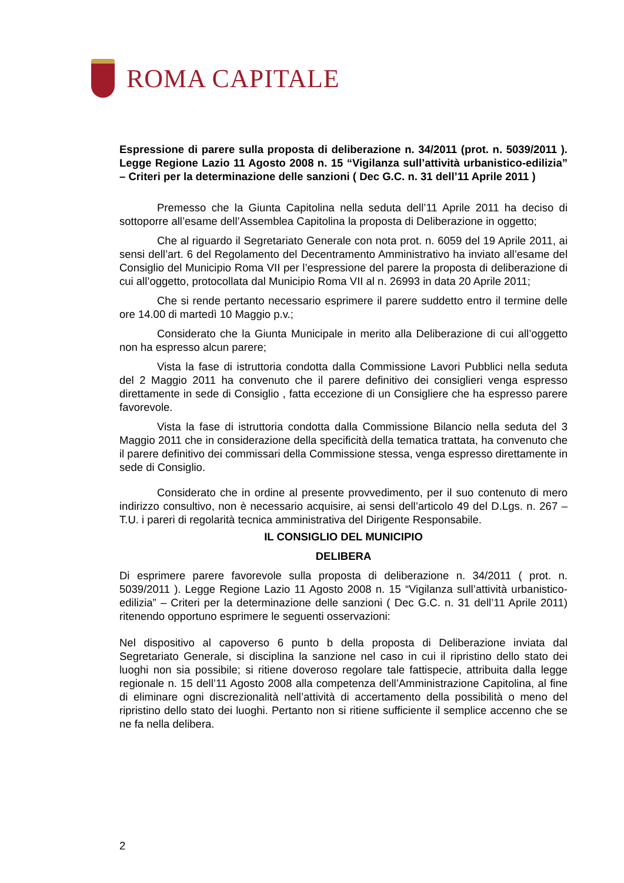ROMA CAPITALE
Espressione di parere sulla proposta di deliberazione n. 34/2011 (prot. n. 5039/2011 ). Legge Regione Lazio 11 Agosto 2008 n. 15 “Vigilanza sull’attività urbanistico-edilizia” – Criteri per la determinazione delle sanzioni ( Dec G.C. n. 31 dell’11 Aprile 2011 )
Premesso che la Giunta Capitolina nella seduta dell’11 Aprile 2011 ha deciso di sottoporre all’esame dell’Assemblea Capitolina la proposta di Deliberazione in oggetto;
Che al riguardo il Segretariato Generale con nota prot. n. 6059 del 19 Aprile 2011, ai sensi dell’art. 6 del Regolamento del Decentramento Amministrativo ha inviato all’esame del Consiglio del Municipio Roma VII per l’espressione del parere la proposta di deliberazione di cui all’oggetto, protocollata dal Municipio Roma VII al n. 26993 in data 20 Aprile 2011;
Che si rende pertanto necessario esprimere il parere suddetto entro il termine delle ore 14.00 di martedì 10 Maggio p.v.;
Considerato che la Giunta Municipale in merito alla Deliberazione di cui all’oggetto non ha espresso alcun parere;
Vista la fase di istruttoria condotta dalla Commissione Lavori Pubblici nella seduta del 2 Maggio 2011 ha convenuto che il parere definitivo dei consiglieri venga espresso direttamente in sede di Consiglio , fatta eccezione di un Consigliere che ha espresso parere favorevole.
Vista la fase di istruttoria condotta dalla Commissione Bilancio nella seduta del 3 Maggio 2011 che in considerazione della specificità della tematica trattata, ha convenuto che il parere definitivo dei commissari della Commissione stessa, venga espresso direttamente in sede di Consiglio.
Considerato che in ordine al presente provvedimento, per il suo contenuto di mero indirizzo consultivo, non è necessario acquisire, ai sensi dell’articolo 49 del D.Lgs. n. 267 – T.U. i pareri di regolarità tecnica amministrativa del Dirigente Responsabile.
IL CONSIGLIO DEL MUNICIPIO
DELIBERA
Di esprimere parere favorevole sulla proposta di deliberazione n. 34/2011 ( prot. n. 5039/2011 ). Legge Regione Lazio 11 Agosto 2008 n. 15 “Vigilanza sull’attività urbanistico-edilizia” – Criteri per la determinazione delle sanzioni ( Dec G.C. n. 31 dell’11 Aprile 2011) ritenendo opportuno esprimere le seguenti osservazioni:
Nel dispositivo al capoverso 6 punto b della proposta di Deliberazione inviata dal Segretariato Generale, si disciplina la sanzione nel caso in cui il ripristino dello stato dei luoghi non sia possibile; si ritiene doveroso regolare tale fattispecie, attribuita dalla legge regionale n. 15 dell’11 Agosto 2008 alla competenza dell’Amministrazione Capitolina, al fine di eliminare ogni discrezionalità nell’attività di accertamento della possibilità o meno del ripristino dello stato dei luoghi. Pertanto non si ritiene sufficiente il semplice accenno che se ne fa nella delibera.
2